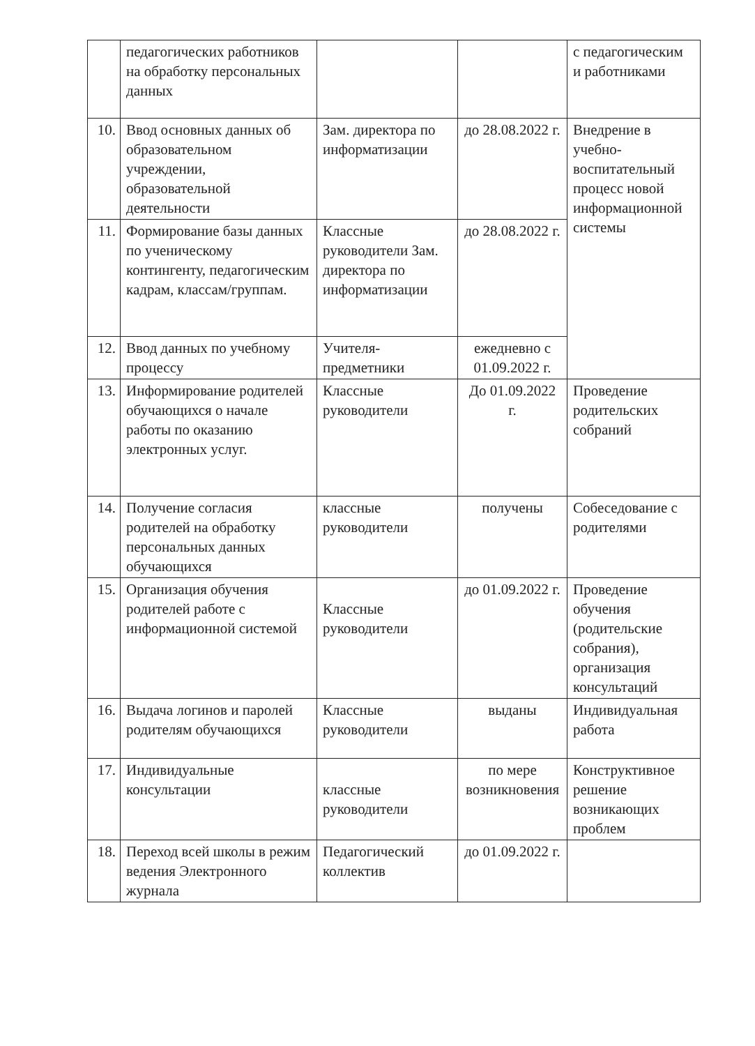| | педагогических работников на обработку персональных данных | | | с педагогическим и работниками |
| 10. | Ввод основных данных об образовательном учреждении, образовательной деятельности | Зам. директора по информатизации | до 28.08.2022 г. | Внедрение в учебно-воспитательный процесс новой информационной системы |
| 11. | Формирование базы данных по ученическому контингенту, педагогическим кадрам, классам/группам. | Классные руководители Зам. директора по информатизации | до 28.08.2022 г. | |
| 12. | Ввод данных по учебному процессу | Учителя-предметники | ежедневно с 01.09.2022 г. | |
| 13. | Информирование родителей обучающихся о начале работы по оказанию электронных услуг. | Классные руководители | До 01.09.2022 г. | Проведение родительских собраний |
| 14. | Получение согласия родителей на обработку персональных данных обучающихся | классные руководители | получены | Собеседование с родителями |
| 15. | Организация обучения родителей работе с информационной системой | Классные руководители | до 01.09.2022 г. | Проведение обучения (родительские собрания), организация консультаций |
| 16. | Выдача логинов и паролей родителям обучающихся | Классные руководители | выданы | Индивидуальная работа |
| 17. | Индивидуальные консультации | классные руководители | по мере возникновения | Конструктивное решение возникающих проблем |
| 18. | Переход всей школы в режим ведения Электронного журнала | Педагогический коллектив | до 01.09.2022 г. | |